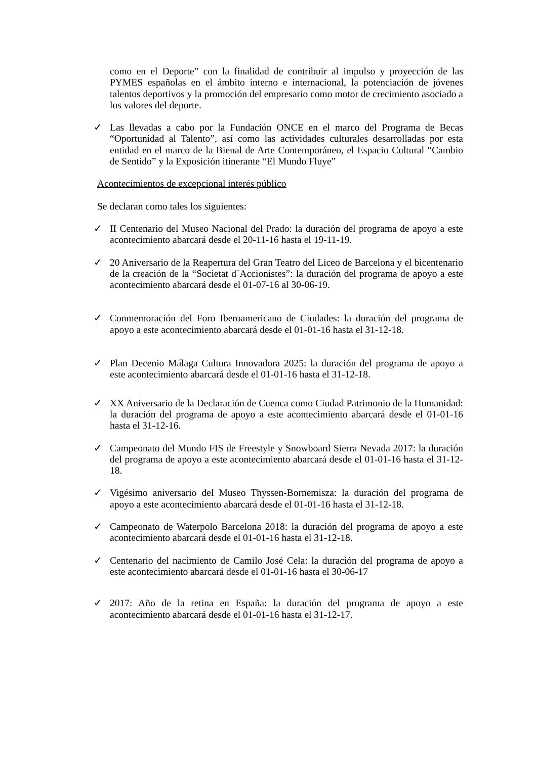como en el Deporte” con la finalidad de contribuir al impulso y proyección de las PYMES españolas en el ámbito interno e internacional, la potenciación de jóvenes talentos deportivos y la promoción del empresario como motor de crecimiento asociado a los valores del deporte.
✓ Las llevadas a cabo por la Fundación ONCE en el marco del Programa de Becas “Oportunidad al Talento”, así como las actividades culturales desarrolladas por esta entidad en el marco de la Bienal de Arte Contemporáneo, el Espacio Cultural “Cambio de Sentido” y la Exposición itinerante “El Mundo Fluye”
Acontecimientos de excepcional interés público
Se declaran como tales los siguientes:
✓ II Centenario del Museo Nacional del Prado: la duración del programa de apoyo a este acontecimiento abarcará desde el 20-11-16 hasta el 19-11-19.
✓ 20 Aniversario de la Reapertura del Gran Teatro del Liceo de Barcelona y el bicentenario de la creación de la “Societat d´Accionistes”: la duración del programa de apoyo a este acontecimiento abarcará desde el 01-07-16 al 30-06-19.
✓ Conmemoración del Foro Iberoamericano de Ciudades: la duración del programa de apoyo a este acontecimiento abarcará desde el 01-01-16 hasta el 31-12-18.
✓ Plan Decenio Málaga Cultura Innovadora 2025: la duración del programa de apoyo a este acontecimiento abarcará desde el 01-01-16 hasta el 31-12-18.
✓ XX Aniversario de la Declaración de Cuenca como Ciudad Patrimonio de la Humanidad: la duración del programa de apoyo a este acontecimiento abarcará desde el 01-01-16 hasta el 31-12-16.
✓ Campeonato del Mundo FIS de Freestyle y Snowboard Sierra Nevada 2017: la duración del programa de apoyo a este acontecimiento abarcará desde el 01-01-16 hasta el 31-12-18.
✓ Vigésimo aniversario del Museo Thyssen-Bornemisza: la duración del programa de apoyo a este acontecimiento abarcará desde el 01-01-16 hasta el 31-12-18.
✓ Campeonato de Waterpolo Barcelona 2018: la duración del programa de apoyo a este acontecimiento abarcará desde el 01-01-16 hasta el 31-12-18.
✓ Centenario del nacimiento de Camilo José Cela: la duración del programa de apoyo a este acontecimiento abarcará desde el 01-01-16 hasta el 30-06-17
✓ 2017: Año de la retina en España: la duración del programa de apoyo a este acontecimiento abarcará desde el 01-01-16 hasta el 31-12-17.